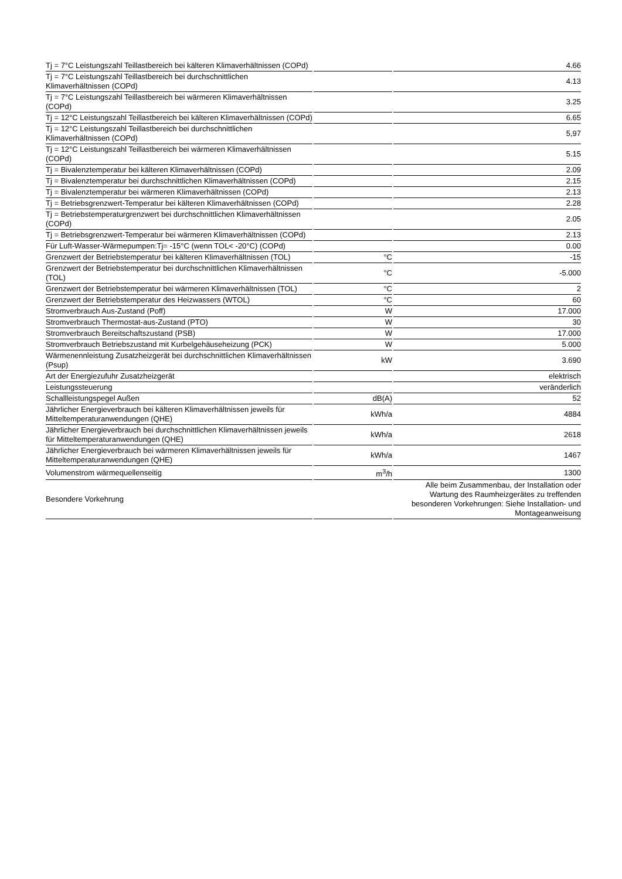| Tj = 7°C Leistungszahl Teillastbereich bei kälteren Klimaverhältnissen (COPd) | | 4.66 |
| Tj = 7°C Leistungszahl Teillastbereich bei durchschnittlichen Klimaverhältnissen (COPd) | | 4.13 |
| Tj = 7°C Leistungszahl Teillastbereich bei wärmeren Klimaverhältnissen (COPd) | | 3.25 |
| Tj = 12°C Leistungszahl Teillastbereich bei kälteren Klimaverhältnissen (COPd) | | 6.65 |
| Tj = 12°C Leistungszahl Teillastbereich bei durchschnittlichen Klimaverhältnissen (COPd) | | 5,97 |
| Tj = 12°C Leistungszahl Teillastbereich bei wärmeren Klimaverhältnissen (COPd) | | 5.15 |
| Tj = Bivalenztemperatur bei kälteren Klimaverhältnissen (COPd) | | 2.09 |
| Tj = Bivalenztemperatur bei durchschnittlichen Klimaverhältnissen (COPd) | | 2.15 |
| Tj = Bivalenztemperatur bei wärmeren Klimaverhältnissen (COPd) | | 2.13 |
| Tj = Betriebsgrenzwert-Temperatur bei kälteren Klimaverhältnissen (COPd) | | 2.28 |
| Tj = Betriebstemperaturgrenzwert bei durchschnittlichen Klimaverhältnissen (COPd) | | 2.05 |
| Tj = Betriebsgrenzwert-Temperatur bei wärmeren Klimaverhältnissen (COPd) | | 2.13 |
| Für Luft-Wasser-Wärmepumpen:Tj= -15°C (wenn TOL< -20°C) (COPd) | | 0.00 |
| Grenzwert der Betriebstemperatur bei kälteren Klimaverhältnissen (TOL) | °C | -15 |
| Grenzwert der Betriebstemperatur bei durchschnittlichen Klimaverhältnissen (TOL) | °C | -5.000 |
| Grenzwert der Betriebstemperatur bei wärmeren Klimaverhältnissen (TOL) | °C | 2 |
| Grenzwert der Betriebstemperatur des Heizwassers (WTOL) | °C | 60 |
| Stromverbrauch Aus-Zustand (Poff) | W | 17.000 |
| Stromverbrauch Thermostat-aus-Zustand (PTO) | W | 30 |
| Stromverbrauch Bereitschaftszustand (PSB) | W | 17.000 |
| Stromverbrauch Betriebszustand mit Kurbelgehäuseheizung (PCK) | W | 5.000 |
| Wärmenennleistung Zusatzheizgerät bei durchschnittlichen Klimaverhältnissen (Psup) | kW | 3.690 |
| Art der Energiezufuhr Zusatzheizgerät | | elektrisch |
| Leistungssteuerung | | veränderlich |
| Schallleistungspegel Außen | dB(A) | 52 |
| Jährlicher Energieverbrauch bei kälteren Klimaverhältnissen jeweils für Mitteltemperaturanwendungen (QHE) | kWh/a | 4884 |
| Jährlicher Energieverbrauch bei durchschnittlichen Klimaverhältnissen jeweils für Mitteltemperaturanwendungen (QHE) | kWh/a | 2618 |
| Jährlicher Energieverbrauch bei wärmeren Klimaverhältnissen jeweils für Mitteltemperaturanwendungen (QHE) | kWh/a | 1467 |
| Volumenstrom wärmequellenseitig | m<sup>3</sup>/h | 1300 |
| Besondere Vorkehrung | | Alle beim Zusammenbau, der Installation oder Wartung des Raumheizgerätes zu treffenden besonderen Vorkehrungen: Siehe Installation- und Montageanweisung |